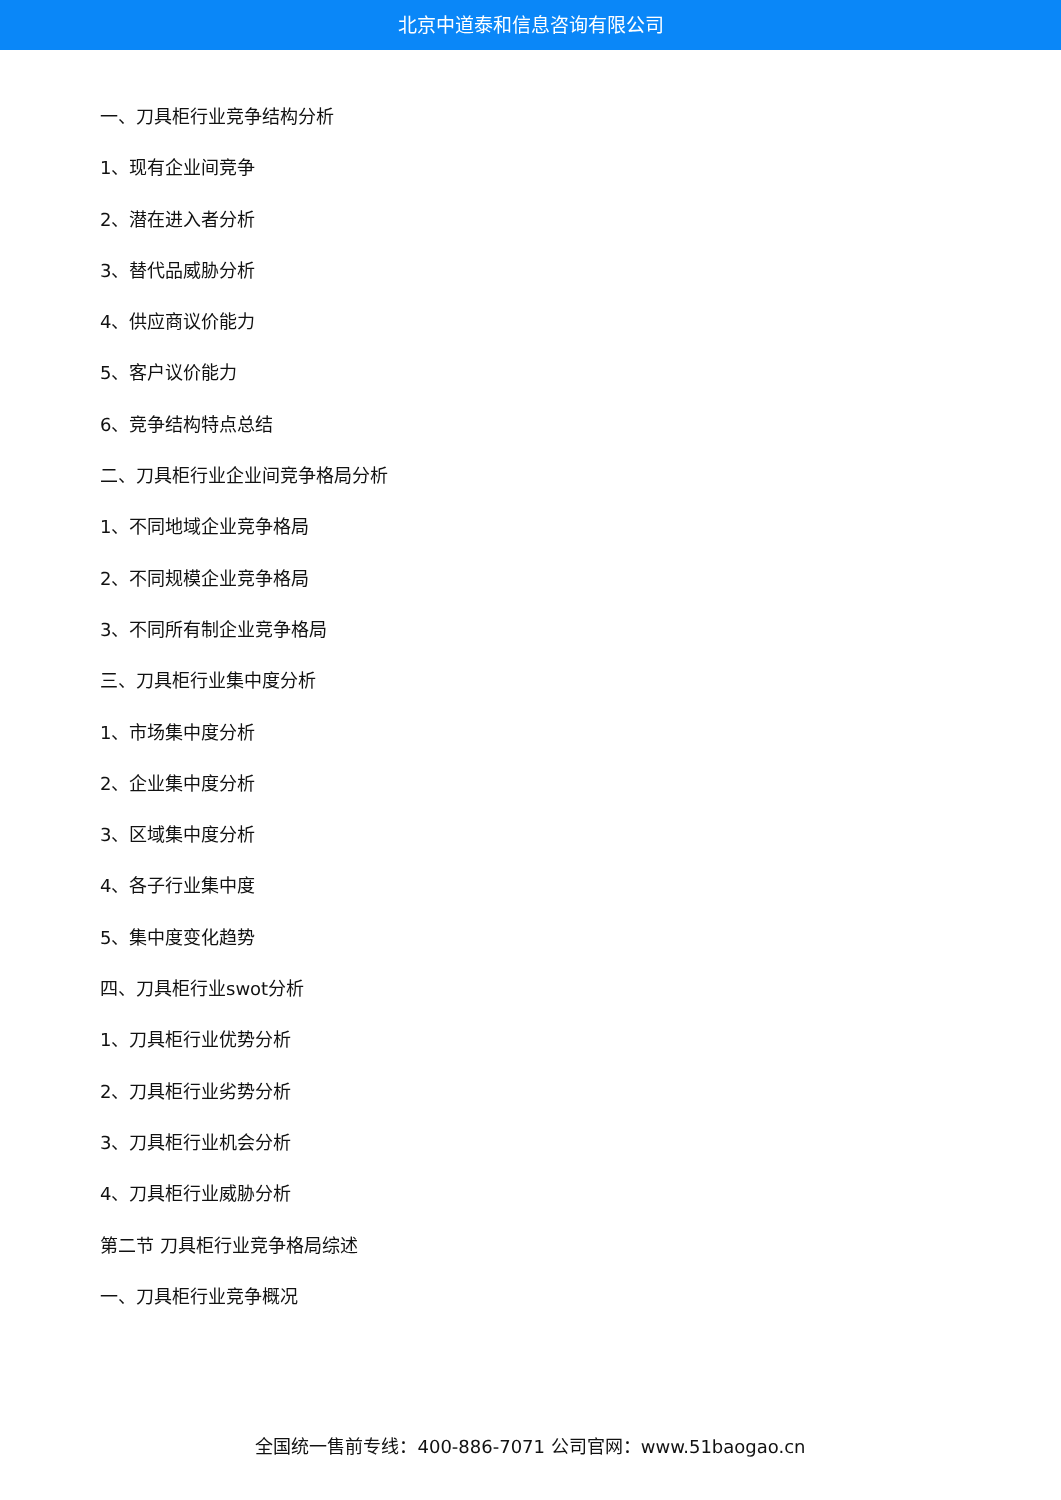北京中道泰和信息咨询有限公司
一、刀具柜行业竞争结构分析
1、现有企业间竞争
2、潜在进入者分析
3、替代品威胁分析
4、供应商议价能力
5、客户议价能力
6、竞争结构特点总结
二、刀具柜行业企业间竞争格局分析
1、不同地域企业竞争格局
2、不同规模企业竞争格局
3、不同所有制企业竞争格局
三、刀具柜行业集中度分析
1、市场集中度分析
2、企业集中度分析
3、区域集中度分析
4、各子行业集中度
5、集中度变化趋势
四、刀具柜行业swot分析
1、刀具柜行业优势分析
2、刀具柜行业劣势分析
3、刀具柜行业机会分析
4、刀具柜行业威胁分析
第二节 刀具柜行业竞争格局综述
一、刀具柜行业竞争概况
全国统一售前专线：400-886-7071 公司官网：www.51baogao.cn